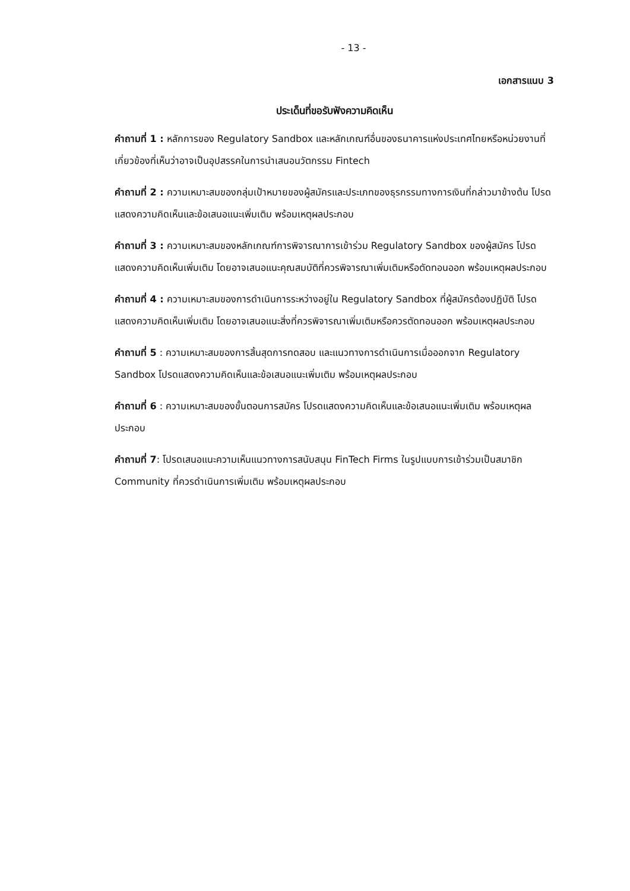- 13 -
เอกสารแนบ 3
ประเด็นที่ขอรับฟังความคิดเห็น
คำถามที่ 1 : หลักการของ Regulatory Sandbox และหลักเกณฑ์อื่นของธนาคารแห่งประเทศไทยหรือหน่วยงานที่เกี่ยวข้องที่เห็นว่าอาจเป็นอุปสรรคในการนำเสนอนวัตกรรม Fintech
คำถามที่ 2 : ความเหมาะสมของกลุ่มเป้าหมายของผู้สมัครและประเภทของธุรกรรมทางการเงินที่กล่าวมาข้างต้น โปรดแสดงความคิดเห็นและข้อเสนอแนะเพิ่มเติม พร้อมเหตุผลประกอบ
คำถามที่ 3 : ความเหมาะสมของหลักเกณฑ์การพิจารณาการเข้าร่วม Regulatory Sandbox ของผู้สมัคร โปรดแสดงความคิดเห็นเพิ่มเติม โดยอาจเสนอแนะคุณสมบัติที่ควรพิจารณาเพิ่มเติมหรือตัดทอนออก พร้อมเหตุผลประกอบ
คำถามที่ 4 : ความเหมาะสมของการดำเนินการระหว่างอยู่ใน Regulatory Sandbox ที่ผู้สมัครต้องปฏิบัติ โปรดแสดงความคิดเห็นเพิ่มเติม โดยอาจเสนอแนะสิ่งที่ควรพิจารณาเพิ่มเติมหรือควรตัดทอนออก พร้อมเหตุผลประกอบ
คำถามที่ 5 : ความเหมาะสมของการสิ้นสุดการทดสอบ และแนวทางการดำเนินการเมื่อออกจาก Regulatory Sandbox โปรดแสดงความคิดเห็นและข้อเสนอแนะเพิ่มเติม พร้อมเหตุผลประกอบ
คำถามที่ 6 : ความเหมาะสมของขั้นตอนการสมัคร โปรดแสดงความคิดเห็นและข้อเสนอแนะเพิ่มเติม พร้อมเหตุผลประกอบ
คำถามที่ 7: โปรดเสนอแนะความเห็นแนวทางการสนับสนุน FinTech Firms ในรูปแบบการเข้าร่วมเป็นสมาชิก Community ที่ควรดำเนินการเพิ่มเติม พร้อมเหตุผลประกอบ